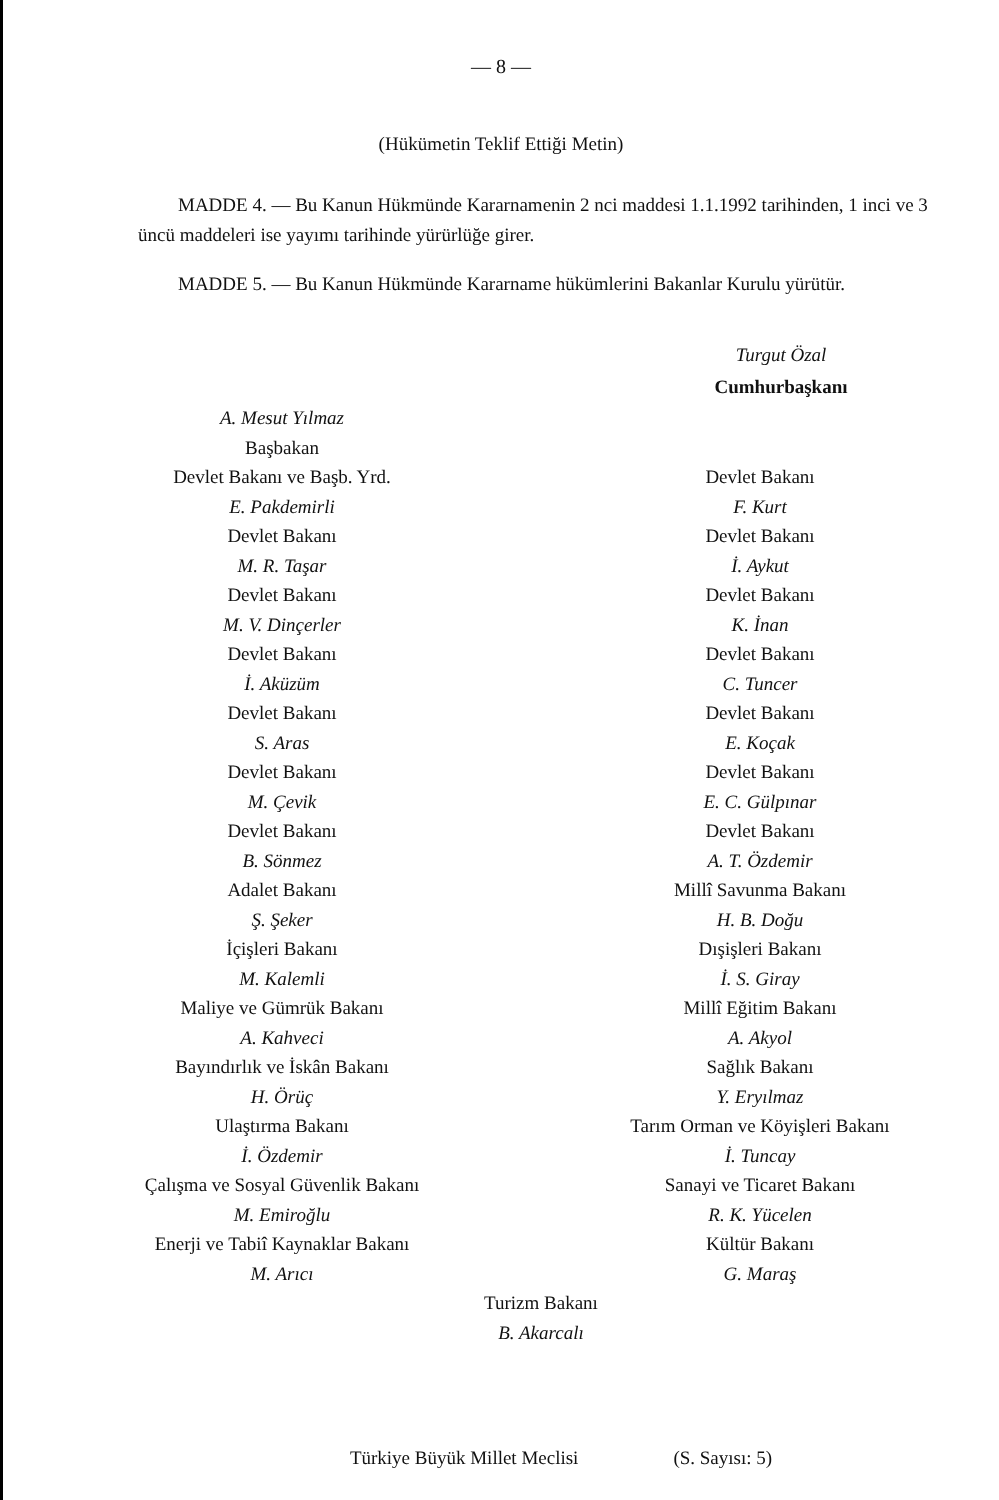— 8 —
(Hükümetin Teklif Ettiği Metin)
MADDE 4. — Bu Kanun Hükmünde Kararnamenin 2 nci maddesi 1.1.1992 tarihinden, 1 inci ve 3 üncü maddeleri ise yayımı tarihinde yürürlüğe girer.
MADDE 5. — Bu Kanun Hükmünde Kararname hükümlerini Bakanlar Kurulu yürütür.
Turgut Özal
Cumhurbaşkanı
A. Mesut Yılmaz
Başbakan
Devlet Bakanı ve Başb. Yrd.
E. Pakdemirli
Devlet Bakanı
M. R. Taşar
Devlet Bakanı
M. V. Dinçerler
Devlet Bakanı
İ. Aküzüm
Devlet Bakanı
S. Aras
Devlet Bakanı
M. Çevik
Devlet Bakanı
B. Sönmez
Adalet Bakanı
Ş. Şeker
İçişleri Bakanı
M. Kalemli
Maliye ve Gümrük Bakanı
A. Kahveci
Bayındırlık ve İskân Bakanı
H. Örüç
Ulaştırma Bakanı
İ. Özdemir
Çalışma ve Sosyal Güvenlik Bakanı
M. Emiroğlu
Enerji ve Tabiî Kaynaklar Bakanı
M. Arıcı
Devlet Bakanı
F. Kurt
Devlet Bakanı
İ. Aykut
Devlet Bakanı
K. İnan
Devlet Bakanı
C. Tuncer
Devlet Bakanı
E. Koçak
Devlet Bakanı
E. C. Gülpınar
Devlet Bakanı
A. T. Özdemir
Millî Savunma Bakanı
H. B. Doğu
Dışişleri Bakanı
İ. S. Giray
Millî Eğitim Bakanı
A. Akyol
Sağlık Bakanı
Y. Eryılmaz
Tarım Orman ve Köyişleri Bakanı
İ. Tuncay
Sanayi ve Ticaret Bakanı
R. K. Yücelen
Kültür Bakanı
G. Maraş
Turizm Bakanı
B. Akarcalı
Türkiye Büyük Millet Meclisi (S. Sayısı: 5)